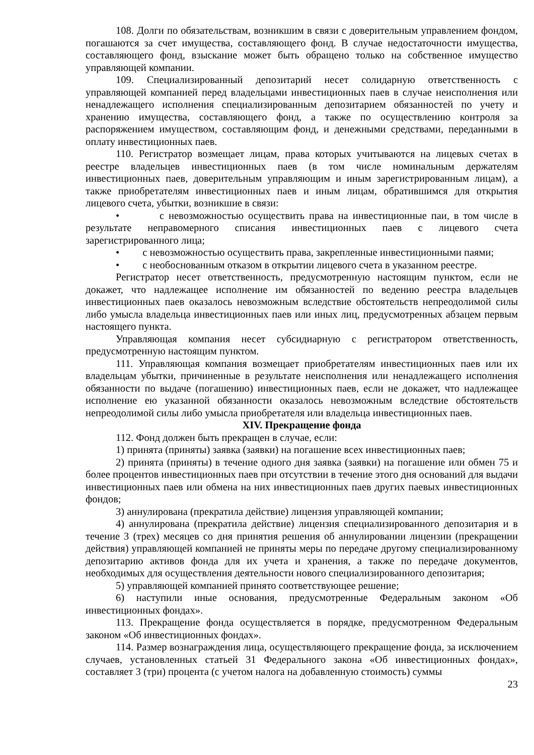108. Долги по обязательствам, возникшим в связи с доверительным управлением фондом, погашаются за счет имущества, составляющего фонд. В случае недостаточности имущества, составляющего фонд, взыскание может быть обращено только на собственное имущество управляющей компании.
109. Специализированный депозитарий несет солидарную ответственность с управляющей компанией перед владельцами инвестиционных паев в случае неисполнения или ненадлежащего исполнения специализированным депозитарием обязанностей по учету и хранению имущества, составляющего фонд, а также по осуществлению контроля за распоряжением имуществом, составляющим фонд, и денежными средствами, переданными в оплату инвестиционных паев.
110. Регистратор возмещает лицам, права которых учитываются на лицевых счетах в реестре владельцев инвестиционных паев (в том числе номинальным держателям инвестиционных паев, доверительным управляющим и иным зарегистрированным лицам), а также приобретателям инвестиционных паев и иным лицам, обратившимся для открытия лицевого счета, убытки, возникшие в связи:
• с невозможностью осуществить права на инвестиционные паи, в том числе в результате неправомерного списания инвестиционных паев с лицевого счета зарегистрированного лица;
• с невозможностью осуществить права, закрепленные инвестиционными паями;
• с необоснованным отказом в открытии лицевого счета в указанном реестре.
Регистратор несет ответственность, предусмотренную настоящим пунктом, если не докажет, что надлежащее исполнение им обязанностей по ведению реестра владельцев инвестиционных паев оказалось невозможным вследствие обстоятельств непреодолимой силы либо умысла владельца инвестиционных паев или иных лиц, предусмотренных абзацем первым настоящего пункта.
Управляющая компания несет субсидиарную с регистратором ответственность, предусмотренную настоящим пунктом.
111. Управляющая компания возмещает приобретателям инвестиционных паев или их владельцам убытки, причиненные в результате неисполнения или ненадлежащего исполнения обязанности по выдаче (погашению) инвестиционных паев, если не докажет, что надлежащее исполнение ею указанной обязанности оказалось невозможным вследствие обстоятельств непреодолимой силы либо умысла приобретателя или владельца инвестиционных паев.
XIV. Прекращение фонда
112. Фонд должен быть прекращен в случае, если:
1) принята (приняты) заявка (заявки) на погашение всех инвестиционных паев;
2) принята (приняты) в течение одного дня заявка (заявки) на погашение или обмен 75 и более процентов инвестиционных паев при отсутствии в течение этого дня оснований для выдачи инвестиционных паев или обмена на них инвестиционных паев других паевых инвестиционных фондов;
3) аннулирована (прекратила действие) лицензия управляющей компании;
4) аннулирована (прекратила действие) лицензия специализированного депозитария и в течение 3 (трех) месяцев со дня принятия решения об аннулировании лицензии (прекращении действия) управляющей компанией не приняты меры по передаче другому специализированному депозитарию активов фонда для их учета и хранения, а также по передаче документов, необходимых для осуществления деятельности нового специализированного депозитария;
5) управляющей компанией принято соответствующее решение;
6) наступили иные основания, предусмотренные Федеральным законом «Об инвестиционных фондах».
113. Прекращение фонда осуществляется в порядке, предусмотренном Федеральным законом «Об инвестиционных фондах».
114. Размер вознаграждения лица, осуществляющего прекращение фонда, за исключением случаев, установленных статьей 31 Федерального закона «Об инвестиционных фондах», составляет 3 (три) процента (с учетом налога на добавленную стоимость) суммы
23